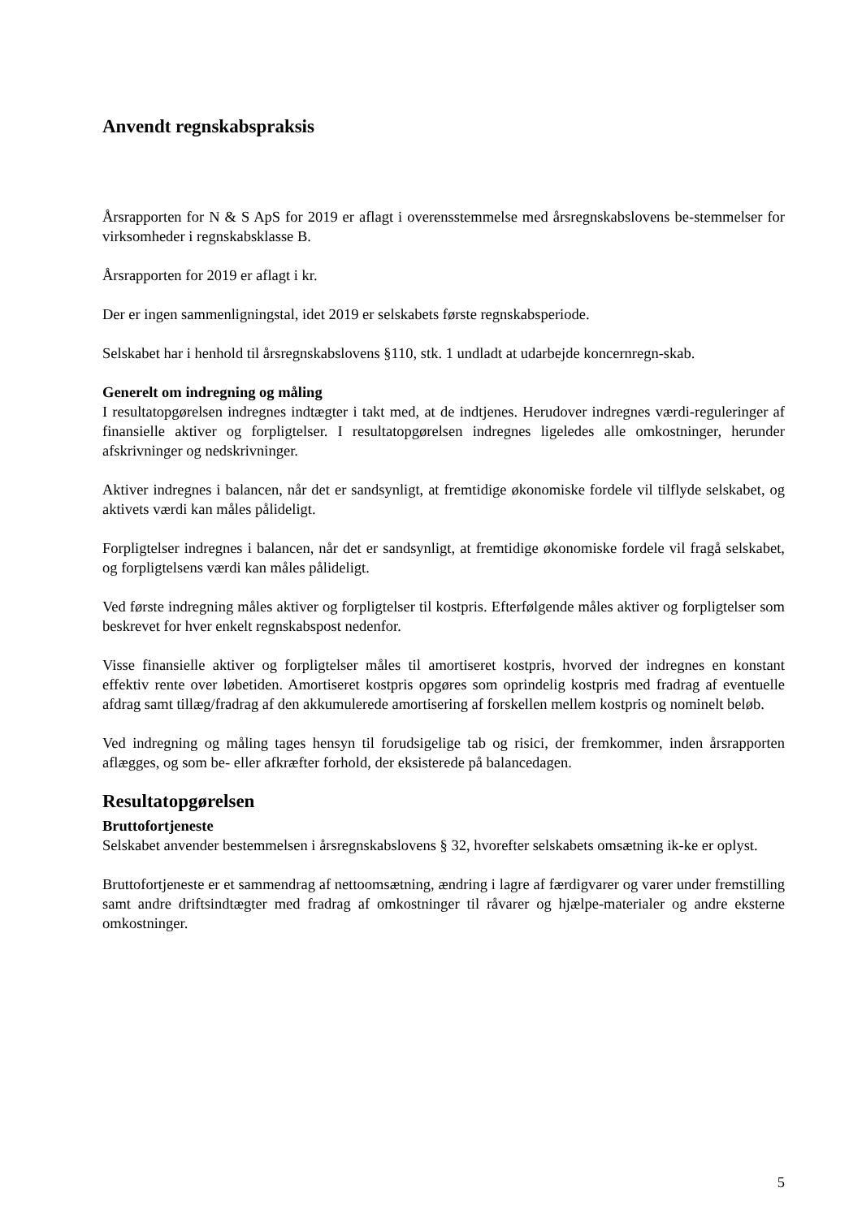Anvendt regnskabspraksis
Årsrapporten for N & S ApS for 2019 er aflagt i overensstemmelse med årsregnskabslovens be-stemmelser for virksomheder i regnskabsklasse B.
Årsrapporten for 2019 er aflagt i kr.
Der er ingen sammenligningstal, idet 2019 er selskabets første regnskabsperiode.
Selskabet har i henhold til årsregnskabslovens §110, stk. 1 undladt at udarbejde koncernregn-skab.
Generelt om indregning og måling
I resultatopgørelsen indregnes indtægter i takt med, at de indtjenes. Herudover indregnes værdi-reguleringer af finansielle aktiver og forpligtelser. I resultatopgørelsen indregnes ligeledes alle omkostninger, herunder afskrivninger og nedskrivninger.
Aktiver indregnes i balancen, når det er sandsynligt, at fremtidige økonomiske fordele vil tilflyde selskabet, og aktivets værdi kan måles pålideligt.
Forpligtelser indregnes i balancen, når det er sandsynligt, at fremtidige økonomiske fordele vil fragå selskabet, og forpligtelsens værdi kan måles pålideligt.
Ved første indregning måles aktiver og forpligtelser til kostpris. Efterfølgende måles aktiver og forpligtelser som beskrevet for hver enkelt regnskabspost nedenfor.
Visse finansielle aktiver og forpligtelser måles til amortiseret kostpris, hvorved der indregnes en konstant effektiv rente over løbetiden. Amortiseret kostpris opgøres som oprindelig kostpris med fradrag af eventuelle afdrag samt tillæg/fradrag af den akkumulerede amortisering af forskellen mellem kostpris og nominelt beløb.
Ved indregning og måling tages hensyn til forudsigelige tab og risici, der fremkommer, inden årsrapporten aflægges, og som be- eller afkræfter forhold, der eksisterede på balancedagen.
Resultatopgørelsen
Bruttofortjeneste
Selskabet anvender bestemmelsen i årsregnskabslovens § 32, hvorefter selskabets omsætning ik-ke er oplyst.
Bruttofortjeneste er et sammendrag af nettoomsætning, ændring i lagre af færdigvarer og varer under fremstilling samt andre driftsindtægter med fradrag af omkostninger til råvarer og hjælpe-materialer og andre eksterne omkostninger.
5